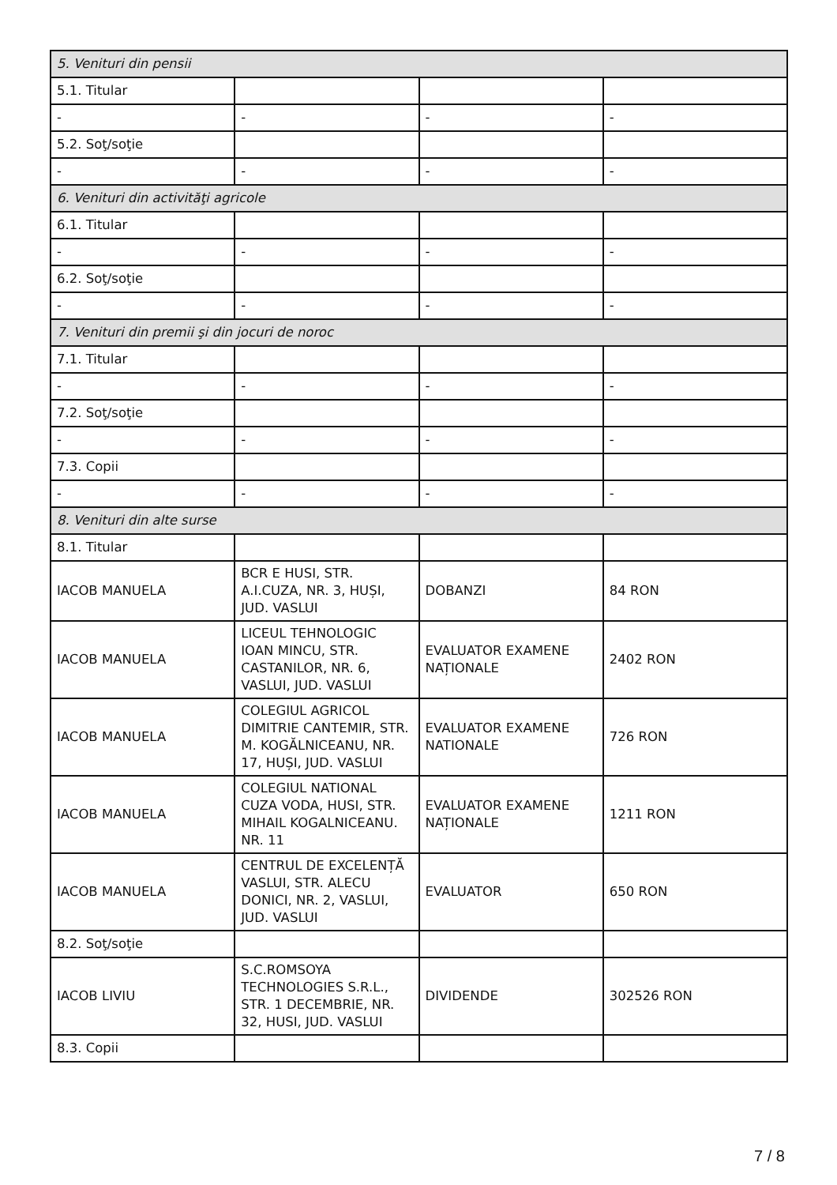| 5. Venituri din pensii | | | |
| 5.1. Titular | | | |
| - | - | - | - |
| 5.2. Soţ/soţie | | | |
| - | - | - | - |
| 6. Venituri din activităţi agricole | | | |
| 6.1. Titular | | | |
| - | - | - | - |
| 6.2. Soţ/soţie | | | |
| - | - | - | - |
| 7. Venituri din premii şi din jocuri de noroc | | | |
| 7.1. Titular | | | |
| - | - | - | - |
| 7.2. Soţ/soţie | | | |
| - | - | - | - |
| 7.3. Copii | | | |
| - | - | - | - |
| 8. Venituri din alte surse | | | |
| 8.1. Titular | | | |
| IACOB MANUELA | BCR E HUSI, STR. A.I.CUZA, NR. 3, HUȘI, JUD. VASLUI | DOBANZI | 84 RON |
| IACOB MANUELA | LICEUL TEHNOLOGIC IOAN MINCU, STR. CASTANILOR, NR. 6, VASLUI, JUD. VASLUI | EVALUATOR EXAMENE NAȚIONALE | 2402 RON |
| IACOB MANUELA | COLEGIUL AGRICOL DIMITRIE CANTEMIR, STR. M. KOGĂLNICEANU, NR. 17, HUȘI, JUD. VASLUI | EVALUATOR EXAMENE NATIONALE | 726 RON |
| IACOB MANUELA | COLEGIUL NATIONAL CUZA VODA, HUSI, STR. MIHAIL KOGALNICEANU. NR. 11 | EVALUATOR EXAMENE NAȚIONALE | 1211 RON |
| IACOB MANUELA | CENTRUL DE EXCELENȚĂ VASLUI, STR. ALECU DONICI, NR. 2, VASLUI, JUD. VASLUI | EVALUATOR | 650 RON |
| 8.2. Soţ/soţie | | | |
| IACOB LIVIU | S.C.ROMSOYA TECHNOLOGIES S.R.L., STR. 1 DECEMBRIE, NR. 32, HUSI, JUD. VASLUI | DIVIDENDE | 302526 RON |
| 8.3. Copii | | | |
7 / 8